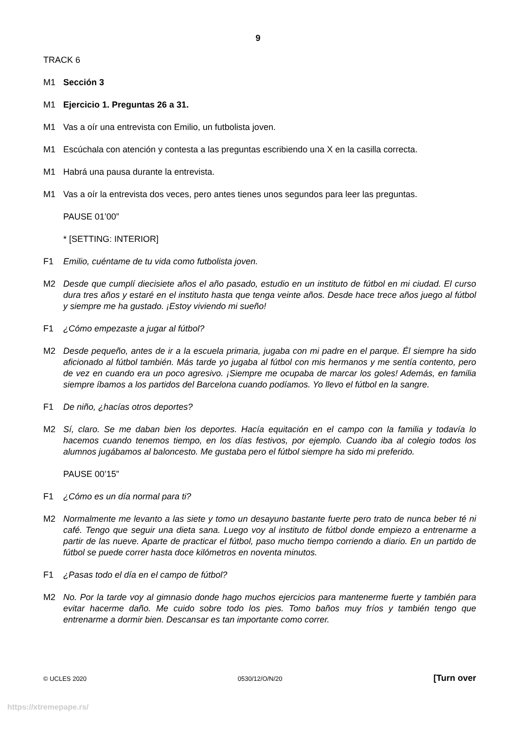9
TRACK 6
M1 Sección 3
M1 Ejercicio 1. Preguntas 26 a 31.
M1 Vas a oír una entrevista con Emilio, un futbolista joven.
M1 Escúchala con atención y contesta a las preguntas escribiendo una X en la casilla correcta.
M1 Habrá una pausa durante la entrevista.
M1 Vas a oír la entrevista dos veces, pero antes tienes unos segundos para leer las preguntas.
PAUSE 01’00”
* [SETTING: INTERIOR]
F1 Emilio, cuéntame de tu vida como futbolista joven.
M2 Desde que cumplí diecisiete años el año pasado, estudio en un instituto de fútbol en mi ciudad. El curso dura tres años y estaré en el instituto hasta que tenga veinte años. Desde hace trece años juego al fútbol y siempre me ha gustado. ¡Estoy viviendo mi sueño!
F1 ¿Cómo empezaste a jugar al fútbol?
M2 Desde pequeño, antes de ir a la escuela primaria, jugaba con mi padre en el parque. Él siempre ha sido aficionado al fútbol también. Más tarde yo jugaba al fútbol con mis hermanos y me sentía contento, pero de vez en cuando era un poco agresivo. ¡Siempre me ocupaba de marcar los goles! Además, en familia siempre íbamos a los partidos del Barcelona cuando podíamos. Yo llevo el fútbol en la sangre.
F1 De niño, ¿hacías otros deportes?
M2 Sí, claro. Se me daban bien los deportes. Hacía equitación en el campo con la familia y todavía lo hacemos cuando tenemos tiempo, en los días festivos, por ejemplo. Cuando iba al colegio todos los alumnos jugábamos al baloncesto. Me gustaba pero el fútbol siempre ha sido mi preferido.
PAUSE 00’15”
F1 ¿Cómo es un día normal para ti?
M2 Normalmente me levanto a las siete y tomo un desayuno bastante fuerte pero trato de nunca beber té ni café. Tengo que seguir una dieta sana. Luego voy al instituto de fútbol donde empiezo a entrenarme a partir de las nueve. Aparte de practicar el fútbol, paso mucho tiempo corriendo a diario. En un partido de fútbol se puede correr hasta doce kilómetros en noventa minutos.
F1 ¿Pasas todo el día en el campo de fútbol?
M2 No. Por la tarde voy al gimnasio donde hago muchos ejercicios para mantenerme fuerte y también para evitar hacerme daño. Me cuido sobre todo los pies. Tomo baños muy fríos y también tengo que entrenarme a dormir bien. Descansar es tan importante como correr.
© UCLES 2020 0530/12/O/N/20 [Turn over
https://xtremepape.rs/